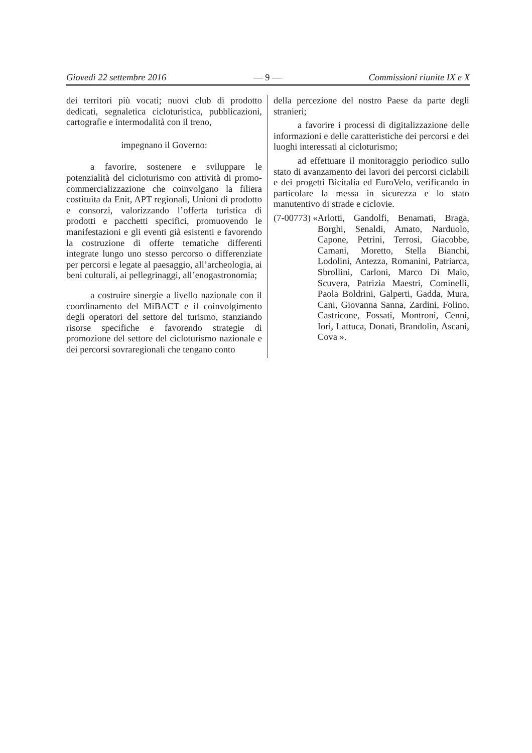Giovedì 22 settembre 2016 — 9 — Commissioni riunite IX e X
dei territori più vocati; nuovi club di prodotto dedicati, segnaletica cicloturistica, pubblicazioni, cartografie e intermodalità con il treno,
impegnano il Governo:
a favorire, sostenere e sviluppare le potenzialità del cicloturismo con attività di promo-commercializzazione che coinvolgano la filiera costituita da Enit, APT regionali, Unioni di prodotto e consorzi, valorizzando l’offerta turistica di prodotti e pacchetti specifici, promuovendo le manifestazioni e gli eventi già esistenti e favorendo la costruzione di offerte tematiche differenti integrate lungo uno stesso percorso o differenziate per percorsi e legate al paesaggio, all’archeologia, ai beni culturali, ai pellegrinaggi, all’enogastronomia;
a costruire sinergie a livello nazionale con il coordinamento del MiBACT e il coinvolgimento degli operatori del settore del turismo, stanziando risorse specifiche e favorendo strategie di promozione del settore del cicloturismo nazionale e dei percorsi sovraregionali che tengano conto
della percezione del nostro Paese da parte degli stranieri;
a favorire i processi di digitalizzazione delle informazioni e delle caratteristiche dei percorsi e dei luoghi interessati al cicloturismo;
ad effettuare il monitoraggio periodico sullo stato di avanzamento dei lavori dei percorsi ciclabili e dei progetti Bicitalia ed EuroVelo, verificando in particolare la messa in sicurezza e lo stato manutentivo di strade e ciclovie.
(7-00773) « Arlotti, Gandolfi, Benamati, Braga, Borghi, Senaldi, Amato, Narduolo, Capone, Petrini, Terrosi, Giacobbe, Camani, Moretto, Stella Bianchi, Lodolini, Antezza, Romanini, Patriarca, Sbrollini, Carloni, Marco Di Maio, Scuvera, Patrizia Maestri, Cominelli, Paola Boldrini, Galperti, Gadda, Mura, Cani, Giovanna Sanna, Zardini, Folino, Castricone, Fossati, Montroni, Cenni, Iori, Lattuca, Donati, Brandolin, Ascani, Cova ».